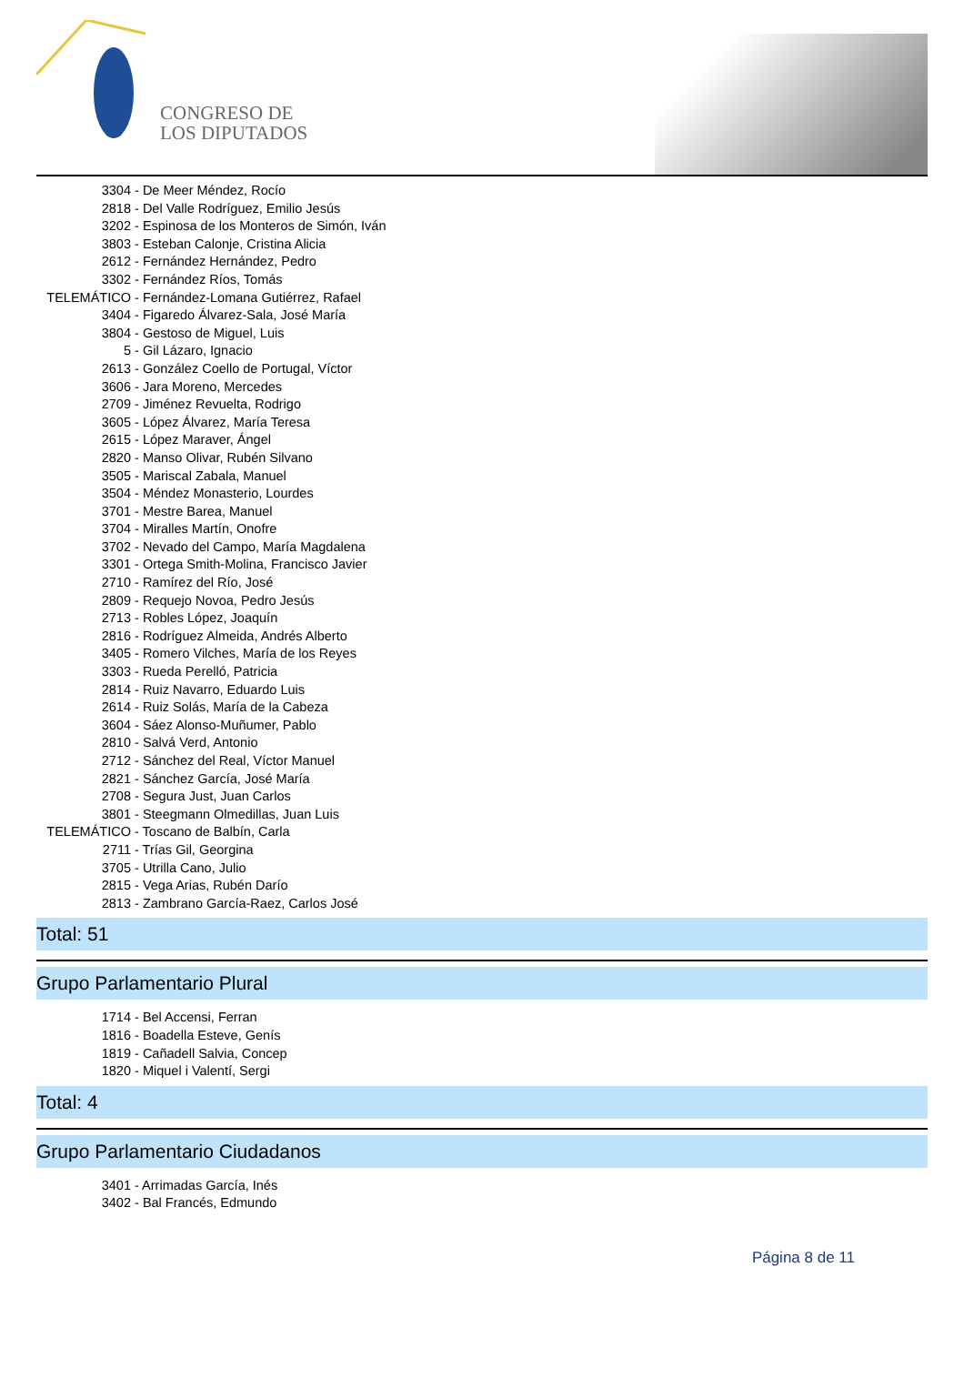CONGRESO DE
LOS DIPUTADOS
3304 - De Meer Méndez, Rocío
2818 - Del Valle Rodríguez, Emilio Jesús
3202 - Espinosa de los Monteros de Simón, Iván
3803 - Esteban Calonje, Cristina Alicia
2612 - Fernández Hernández, Pedro
3302 - Fernández Ríos, Tomás
TELEMÁTICO - Fernández-Lomana Gutiérrez, Rafael
3404 - Figaredo Álvarez-Sala, José María
3804 - Gestoso de Miguel, Luis
5 - Gil Lázaro, Ignacio
2613 - González Coello de Portugal, Víctor
3606 - Jara Moreno, Mercedes
2709 - Jiménez Revuelta, Rodrigo
3605 - López Álvarez, María Teresa
2615 - López Maraver, Ángel
2820 - Manso Olivar, Rubén Silvano
3505 - Mariscal Zabala, Manuel
3504 - Méndez Monasterio, Lourdes
3701 - Mestre Barea, Manuel
3704 - Miralles Martín, Onofre
3702 - Nevado del Campo, María Magdalena
3301 - Ortega Smith-Molina, Francisco Javier
2710 - Ramírez del Río, José
2809 - Requejo Novoa, Pedro Jesús
2713 - Robles López, Joaquín
2816 - Rodríguez Almeida, Andrés Alberto
3405 - Romero Vilches, María de los Reyes
3303 - Rueda Perelló, Patricia
2814 - Ruiz Navarro, Eduardo Luis
2614 - Ruiz Solás, María de la Cabeza
3604 - Sáez Alonso-Muñumer, Pablo
2810 - Salvá Verd, Antonio
2712 - Sánchez del Real, Víctor Manuel
2821 - Sánchez García, José María
2708 - Segura Just, Juan Carlos
3801 - Steegmann Olmedillas, Juan Luis
TELEMÁTICO - Toscano de Balbín, Carla
2711 - Trías Gil, Georgina
3705 - Utrilla Cano, Julio
2815 - Vega Arias, Rubén Darío
2813 - Zambrano García-Raez, Carlos José
Total: 51
Grupo Parlamentario Plural
1714 - Bel Accensi, Ferran
1816 - Boadella Esteve, Genís
1819 - Cañadell Salvia, Concep
1820 - Miquel i Valentí, Sergi
Total: 4
Grupo Parlamentario Ciudadanos
3401 - Arrimadas García, Inés
3402 - Bal Francés, Edmundo
Página 8 de 11